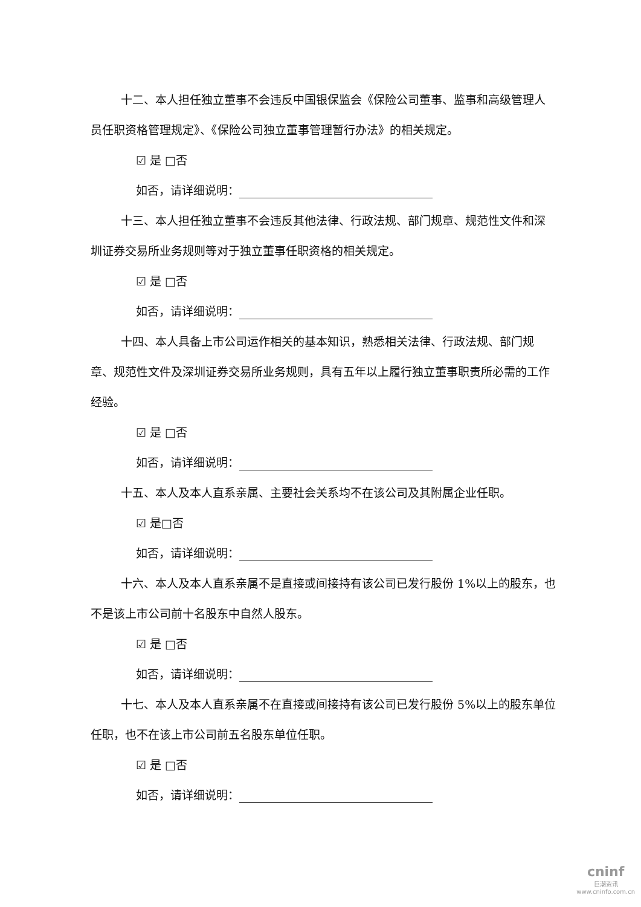十二、本人担任独立董事不会违反中国银保监会《保险公司董事、监事和高级管理人员任职资格管理规定》、《保险公司独立董事管理暂行办法》的相关规定。
☑ 是 □否
如否，请详细说明：
十三、本人担任独立董事不会违反其他法律、行政法规、部门规章、规范性文件和深圳证券交易所业务规则等对于独立董事任职资格的相关规定。
☑ 是 □否
如否，请详细说明：
十四、本人具备上市公司运作相关的基本知识，熟悉相关法律、行政法规、部门规章、规范性文件及深圳证券交易所业务规则，具有五年以上履行独立董事职责所必需的工作经验。
☑ 是 □否
如否，请详细说明：
十五、本人及本人直系亲属、主要社会关系均不在该公司及其附属企业任职。
☑ 是□否
如否，请详细说明：
十六、本人及本人直系亲属不是直接或间接持有该公司已发行股份 1%以上的股东，也不是该上市公司前十名股东中自然人股东。
☑ 是 □否
如否，请详细说明：
十七、本人及本人直系亲属不在直接或间接持有该公司已发行股份 5%以上的股东单位任职，也不在该上市公司前五名股东单位任职。
☑ 是 □否
如否，请详细说明：
cninf
巨潮资讯
www.cninfo.com.cn